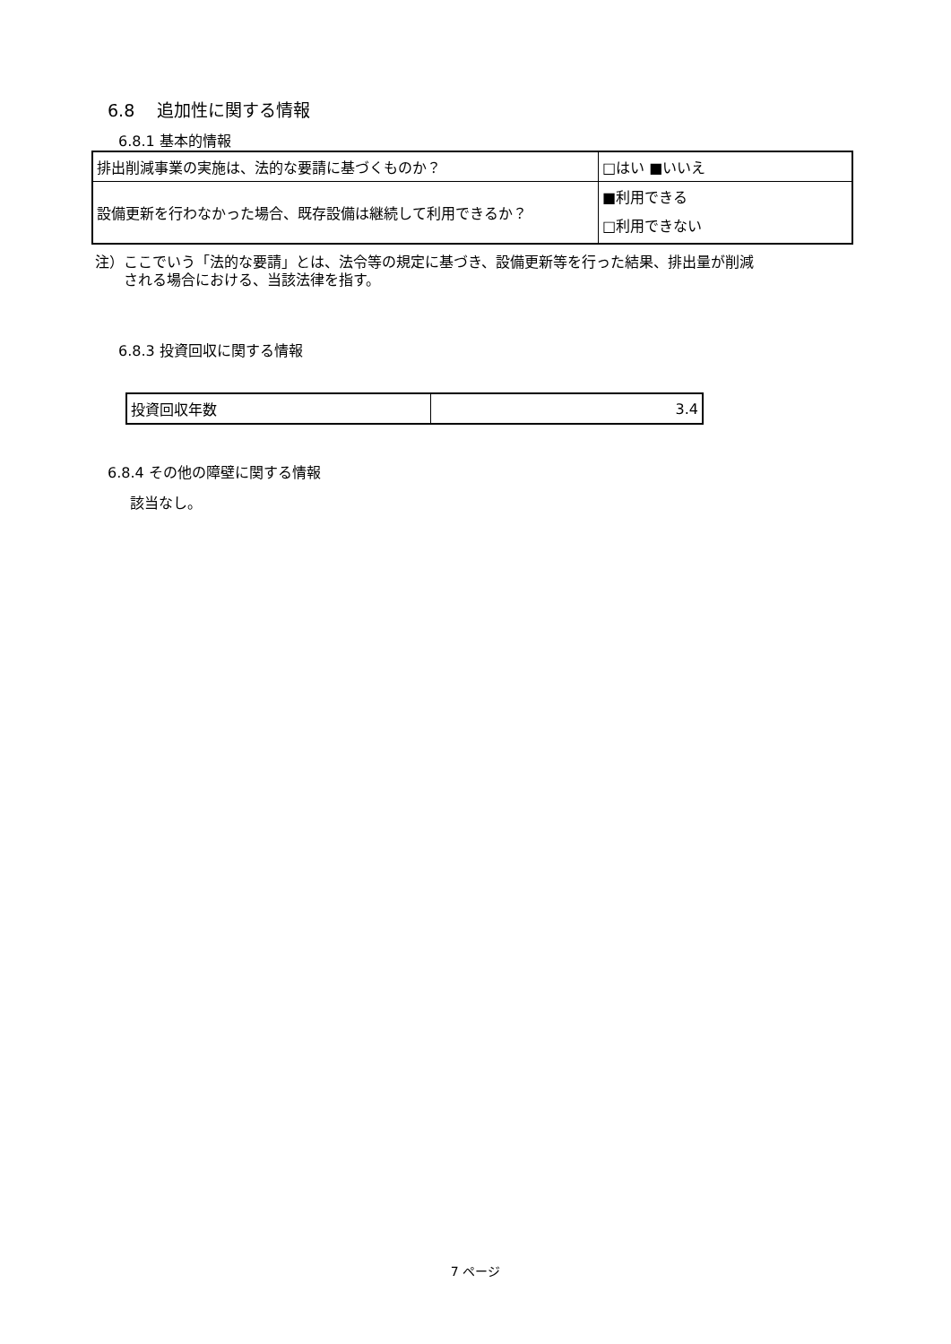6.8　 追加性に関する情報
6.8.1 基本的情報
| 排出削減事業の実施は、法的な要請に基づくものか？ | □はい ■いいえ |
| 設備更新を行わなかった場合、既存設備は継続して利用できるか？ | ■利用できる □利用できない |
注）ここでいう「法的な要請」とは、法令等の規定に基づき、設備更新等を行った結果、排出量が削減
　　される場合における、当該法律を指す。
6.8.3 投資回収に関する情報
| 投資回収年数 | 3.4 |
6.8.4 その他の障壁に関する情報
該当なし。
7 ページ